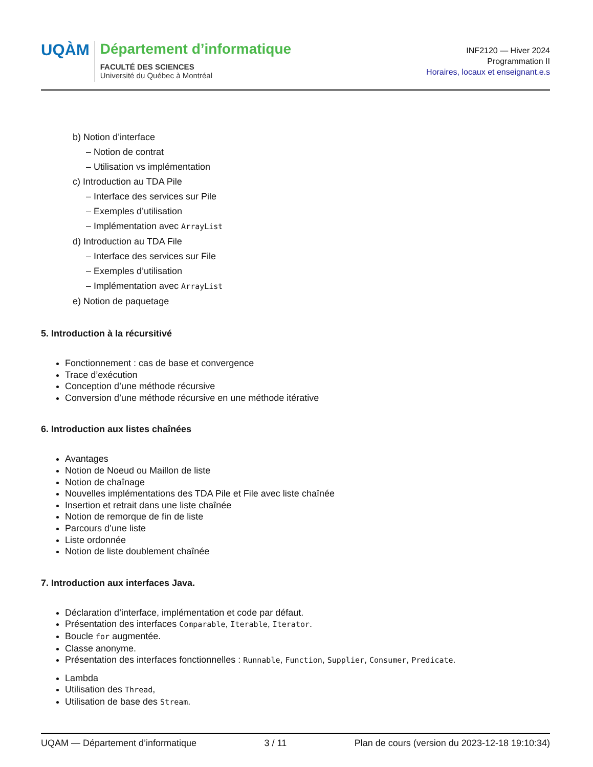UQÀM
Département d’informatique
FACULTÉ DES SCIENCES
Université du Québec à Montréal
INF2120 — Hiver 2024
Programmation II
Horaires, locaux et enseignant.e.s
b) Notion d’interface
– Notion de contrat
– Utilisation vs implémentation
c) Introduction au TDA Pile
– Interface des services sur Pile
– Exemples d’utilisation
– Implémentation avec ArrayList
d) Introduction au TDA File
– Interface des services sur File
– Exemples d’utilisation
– Implémentation avec ArrayList
e) Notion de paquetage
5. Introduction à la récursitivé
Fonctionnement : cas de base et convergence
Trace d’exécution
Conception d’une méthode récursive
Conversion d’une méthode récursive en une méthode itérative
6. Introduction aux listes chaînées
Avantages
Notion de Noeud ou Maillon de liste
Notion de chaînage
Nouvelles implémentations des TDA Pile et File avec liste chaînée
Insertion et retrait dans une liste chaînée
Notion de remorque de fin de liste
Parcours d’une liste
Liste ordonnée
Notion de liste doublement chaînée
7. Introduction aux interfaces Java.
Déclaration d’interface, implémentation et code par défaut.
Présentation des interfaces Comparable, Iterable, Iterator.
Boucle for augmentée.
Classe anonyme.
Présentation des interfaces fonctionnelles : Runnable, Function, Supplier, Consumer, Predicate.
Lambda
Utilisation des Thread,
Utilisation de base des Stream.
UQAM — Département d’informatique 3 / 11 Plan de cours (version du 2023-12-18 19:10:34)